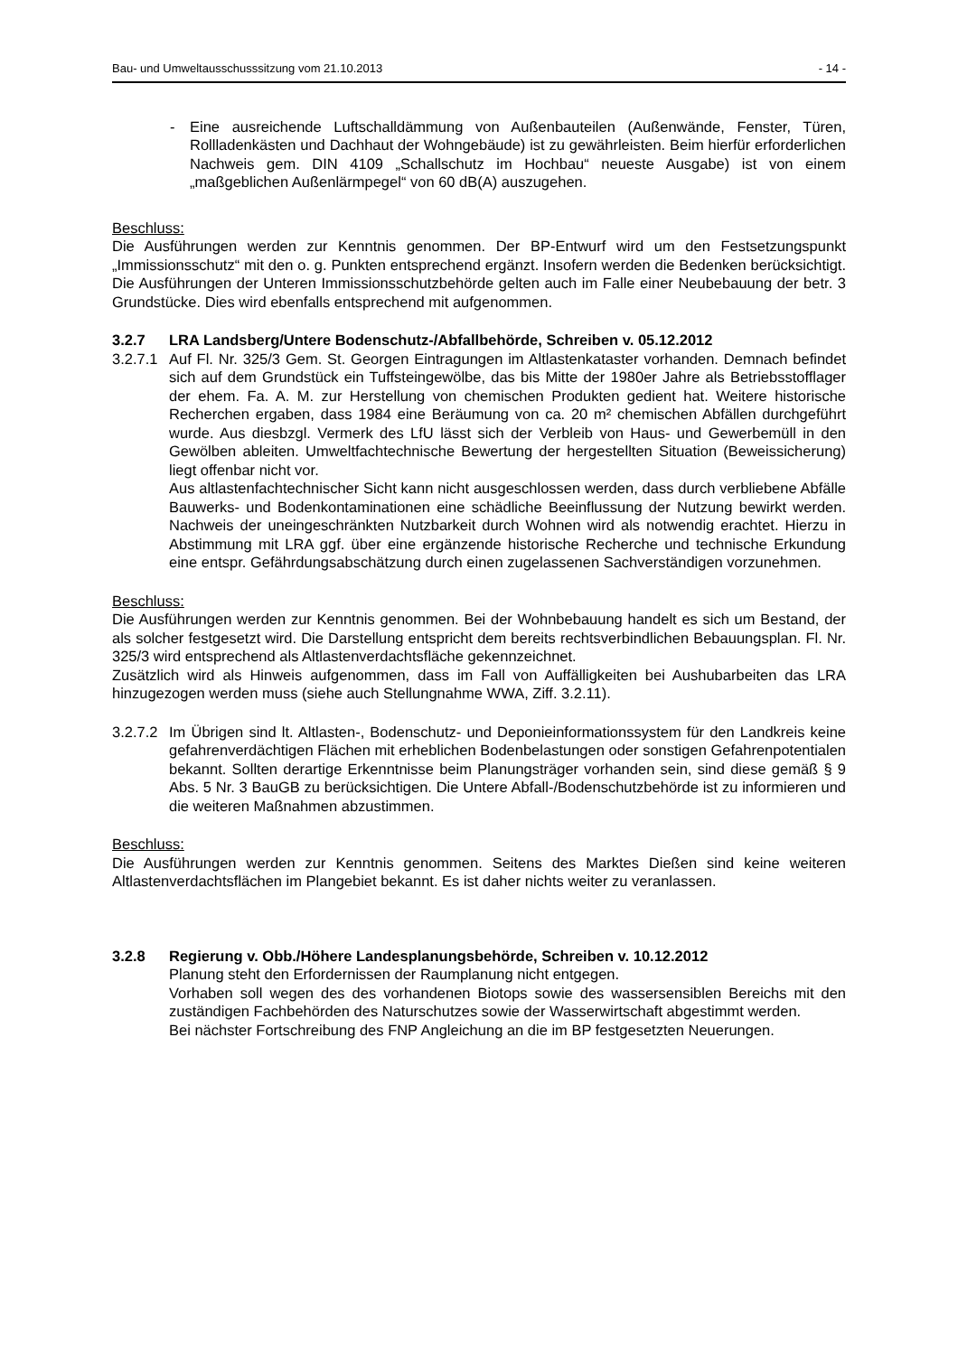Bau- und Umweltausschusssitzung vom 21.10.2013 - 14 -
- Eine ausreichende Luftschalldämmung von Außenbauteilen (Außenwände, Fenster, Türen, Rollladenkästen und Dachhaut der Wohngebäude) ist zu gewährleisten. Beim hierfür erforderlichen Nachweis gem. DIN 4109 „Schallschutz im Hochbau“ neueste Ausgabe) ist von einem „maßgeblichen Außenlärmpegel“ von 60 dB(A) auszugehen.
Beschluss:
Die Ausführungen werden zur Kenntnis genommen. Der BP-Entwurf wird um den Festsetzungspunkt „Immissionsschutz“ mit den o. g. Punkten entsprechend ergänzt. Insofern werden die Bedenken berücksichtigt. Die Ausführungen der Unteren Immissionsschutzbehörde gelten auch im Falle einer Neubebauung der betr. 3 Grundstücke. Dies wird ebenfalls entsprechend mit aufgenommen.
3.2.7 LRA Landsberg/Untere Bodenschutz-/Abfallbehörde, Schreiben v. 05.12.2012
3.2.7.1
Auf Fl. Nr. 325/3 Gem. St. Georgen Eintragungen im Altlastenkataster vorhanden. Demnach befindet sich auf dem Grundstück ein Tuffsteingewölbe, das bis Mitte der 1980er Jahre als Betriebsstofflager der ehem. Fa. A. M. zur Herstellung von chemischen Produkten gedient hat. Weitere historische Recherchen ergaben, dass 1984 eine Beräumung von ca. 20 m² chemischen Abfällen durchgeführt wurde. Aus diesbzgl. Vermerk des LfU lässt sich der Verbleib von Haus- und Gewerbemüll in den Gewölben ableiten. Umweltfachtechnische Bewertung der hergestellten Situation (Beweissicherung) liegt offenbar nicht vor.
Aus altlastenfachtechnischer Sicht kann nicht ausgeschlossen werden, dass durch verbliebene Abfälle Bauwerks- und Bodenkontaminationen eine schädliche Beeinflussung der Nutzung bewirkt werden. Nachweis der uneingeschränkten Nutzbarkeit durch Wohnen wird als notwendig erachtet. Hierzu in Abstimmung mit LRA ggf. über eine ergänzende historische Recherche und technische Erkundung eine entspr. Gefährdungsabschätzung durch einen zugelassenen Sachverständigen vorzunehmen.
Beschluss:
Die Ausführungen werden zur Kenntnis genommen. Bei der Wohnbebauung handelt es sich um Bestand, der als solcher festgesetzt wird. Die Darstellung entspricht dem bereits rechtsverbindlichen Bebauungsplan. Fl. Nr. 325/3 wird entsprechend als Altlastenverdachtsfläche gekennzeichnet.
Zusätzlich wird als Hinweis aufgenommen, dass im Fall von Auffälligkeiten bei Aushubarbeiten das LRA hinzugezogen werden muss (siehe auch Stellungnahme WWA, Ziff. 3.2.11).
3.2.7.2
Im Übrigen sind lt. Altlasten-, Bodenschutz- und Deponieinformationssystem für den Landkreis keine gefahrenverdächtigen Flächen mit erheblichen Bodenbelastungen oder sonstigen Gefahrenpotentialen bekannt. Sollten derartige Erkenntnisse beim Planungsträger vorhanden sein, sind diese gemäß § 9 Abs. 5 Nr. 3 BauGB zu berücksichtigen. Die Untere Abfall-/Bodenschutzbehörde ist zu informieren und die weiteren Maßnahmen abzustimmen.
Beschluss:
Die Ausführungen werden zur Kenntnis genommen. Seitens des Marktes Dießen sind keine weiteren Altlastenverdachtsflächen im Plangebiet bekannt. Es ist daher nichts weiter zu veranlassen.
3.2.8 Regierung v. Obb./Höhere Landesplanungsbehörde, Schreiben v. 10.12.2012
Planung steht den Erfordernissen der Raumplanung nicht entgegen.
Vorhaben soll wegen des des vorhandenen Biotops sowie des wassersensiblen Bereichs mit den zuständigen Fachbehörden des Naturschutzes sowie der Wasserwirtschaft abgestimmt werden.
Bei nächster Fortschreibung des FNP Angleichung an die im BP festgesetzten Neuerungen.